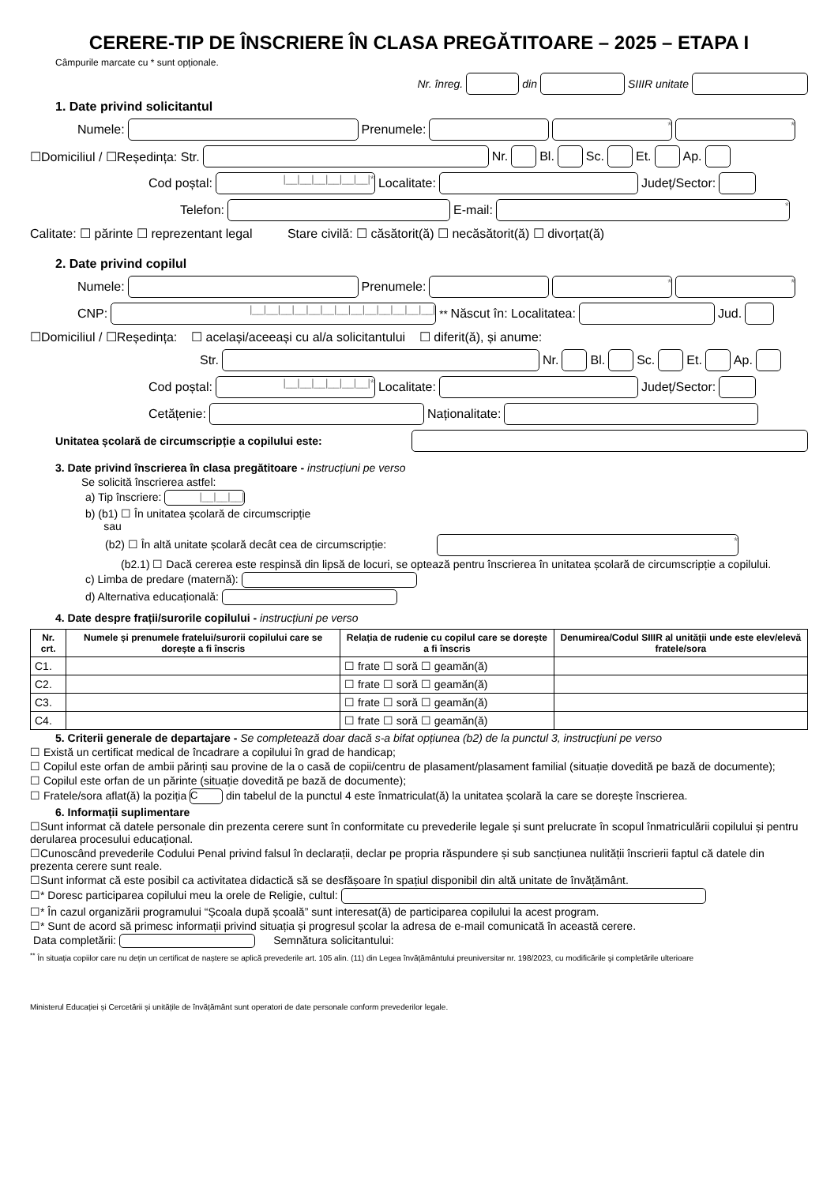CERERE-TIP DE ÎNSCRIERE ÎN CLASA PREGĂTITOARE – 2025 – ETAPA I
Câmpurile marcate cu * sunt opționale.
Nr. înreg. din SIIIR unitate
1. Date privind solicitantul
Numele: Prenumele: * *
☐Domiciliul / ☐Reședința: Str. Nr. Bl. Sc. Et. Ap.
Cod poștal: |__|__|__|__|__|__|* Localitate: Județ/Sector:
Telefon: E-mail: *
Calitate: ☐ părinte ☐ reprezentant legal Stare civilă: ☐ căsătorit(ă) ☐ necăsătorit(ă) ☐ divorțat(ă)
2. Date privind copilul
Numele: Prenumele: * *
CNP: |__|__|__|__|__|__|__|__|__|__|__|__|__| <sup>**</sup>Născut în: Localitatea: Jud.
☐Domiciliul / ☐Reședința: ☐ același/aceeași cu al/a solicitantului ☐ diferit(ă), și anume:
Str. Nr. Bl. Sc. Et. Ap.
Cod poștal: |__|__|__|__|__|__|* Localitate: Județ/Sector:
Cetățenie: Naționalitate:
Unitatea școlară de circumscripție a copilului este:
3. Date privind înscrierea în clasa pregătitoare - instrucțiuni pe verso
Se solicită înscrierea astfel:
a) Tip înscriere: |__|__|__|
b) (b1) ☐ În unitatea școlară de circumscripție
sau
(b2) ☐ În altă unitate școlară decât cea de circumscripție: *
(b2.1) ☐ Dacă cererea este respinsă din lipsă de locuri, se optează pentru înscrierea în unitatea școlară de circumscripție a copilului.
c) Limba de predare (maternă):
d) Alternativa educațională:
4. Date despre frații/surorile copilului - instrucțiuni pe verso
| Nr. crt. | Numele și prenumele fratelui/surorii copilului care se dorește a fi înscris | Relația de rudenie cu copilul care se dorește a fi înscris | Denumirea/Codul SIIIR al unității unde este elev/elevă fratele/sora |
| --- | --- | --- | --- |
| C1. | | ☐ frate ☐ soră ☐ geamăn(ă) | |
| C2. | | ☐ frate ☐ soră ☐ geamăn(ă) | |
| C3. | | ☐ frate ☐ soră ☐ geamăn(ă) | |
| C4. | | ☐ frate ☐ soră ☐ geamăn(ă) | |
5. Criterii generale de departajare - Se completează doar dacă s-a bifat opțiunea (b2) de la punctul 3, instrucțiuni pe verso
☐ Există un certificat medical de încadrare a copilului în grad de handicap;
☐ Copilul este orfan de ambii părinți sau provine de la o casă de copii/centru de plasament/plasament familial (situație dovedită pe bază de documente);
☐ Copilul este orfan de un părinte (situație dovedită pe bază de documente);
☐ Fratele/sora aflat(ă) la poziția C din tabelul de la punctul 4 este înmatriculat(ă) la unitatea școlară la care se dorește înscrierea.
6. Informații suplimentare
☐Sunt informat că datele personale din prezenta cerere sunt în conformitate cu prevederile legale și sunt prelucrate în scopul înmatriculării copilului și pentru derularea procesului educațional.
☐Cunoscând prevederile Codului Penal privind falsul în declarații, declar pe propria răspundere și sub sancțiunea nulității înscrierii faptul că datele din prezenta cerere sunt reale.
☐Sunt informat că este posibil ca activitatea didactică să se desfășoare în spațiul disponibil din altă unitate de învățământ.
☐* Doresc participarea copilului meu la orele de Religie, cultul:
☐* În cazul organizării programului “Școala după școală” sunt interesat(ă) de participarea copilului la acest program.
☐* Sunt de acord să primesc informații privind situația și progresul școlar la adresa de e-mail comunicată în această cerere.
Data completării: Semnătura solicitantului:
<sup>**</sup> În situația copiilor care nu dețin un certificat de naștere se aplică prevederile art. 105 alin. (11) din Legea învățământului preuniversitar nr. 198/2023, cu modificările şi completările ulterioare
Ministerul Educației și Cercetării și unitățile de învățământ sunt operatori de date personale conform prevederilor legale.